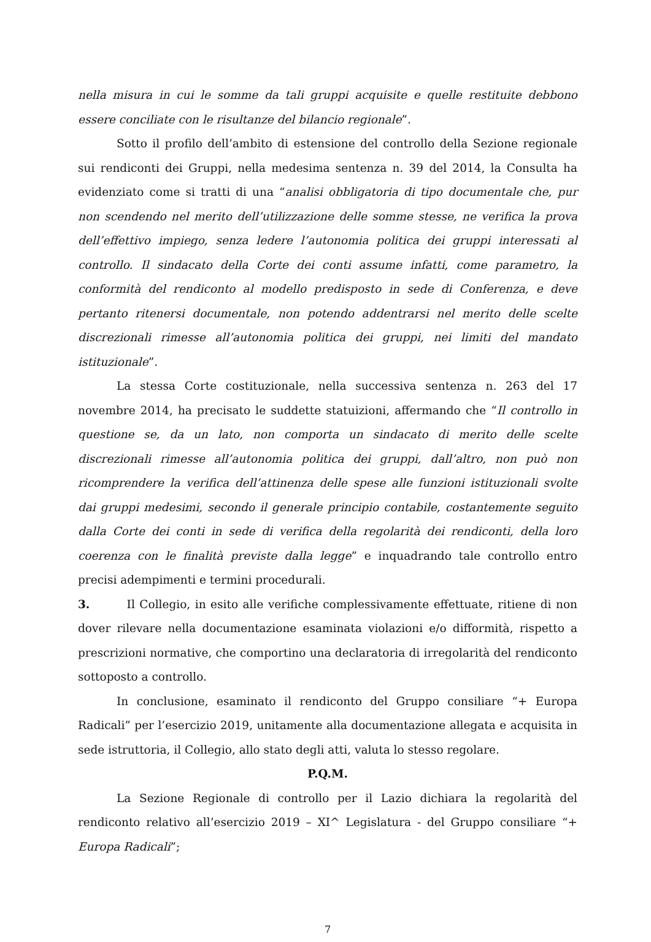nella misura in cui le somme da tali gruppi acquisite e quelle restituite debbono essere conciliate con le risultanze del bilancio regionale”.
Sotto il profilo dell’ambito di estensione del controllo della Sezione regionale sui rendiconti dei Gruppi, nella medesima sentenza n. 39 del 2014, la Consulta ha evidenziato come si tratti di una “analisi obbligatoria di tipo documentale che, pur non scendendo nel merito dell’utilizzazione delle somme stesse, ne verifica la prova dell’effettivo impiego, senza ledere l’autonomia politica dei gruppi interessati al controllo. Il sindacato della Corte dei conti assume infatti, come parametro, la conformità del rendiconto al modello predisposto in sede di Conferenza, e deve pertanto ritenersi documentale, non potendo addentrarsi nel merito delle scelte discrezionali rimesse all’autonomia politica dei gruppi, nei limiti del mandato istituzionale”.
La stessa Corte costituzionale, nella successiva sentenza n. 263 del 17 novembre 2014, ha precisato le suddette statuizioni, affermando che “Il controllo in questione se, da un lato, non comporta un sindacato di merito delle scelte discrezionali rimesse all’autonomia politica dei gruppi, dall’altro, non può non ricomprendere la verifica dell’attinenza delle spese alle funzioni istituzionali svolte dai gruppi medesimi, secondo il generale principio contabile, costantemente seguito dalla Corte dei conti in sede di verifica della regolarità dei rendiconti, della loro coerenza con le finalità previste dalla legge” e inquadrando tale controllo entro precisi adempimenti e termini procedurali.
3. Il Collegio, in esito alle verifiche complessivamente effettuate, ritiene di non dover rilevare nella documentazione esaminata violazioni e/o difformità, rispetto a prescrizioni normative, che comportino una declaratoria di irregolarità del rendiconto sottoposto a controllo.
In conclusione, esaminato il rendiconto del Gruppo consiliare “+ Europa Radicali” per l’esercizio 2019, unitamente alla documentazione allegata e acquisita in sede istruttoria, il Collegio, allo stato degli atti, valuta lo stesso regolare.
P.Q.M.
La Sezione Regionale di controllo per il Lazio dichiara la regolarità del rendiconto relativo all’esercizio 2019 – XI^ Legislatura - del Gruppo consiliare “+ Europa Radicali”;
7